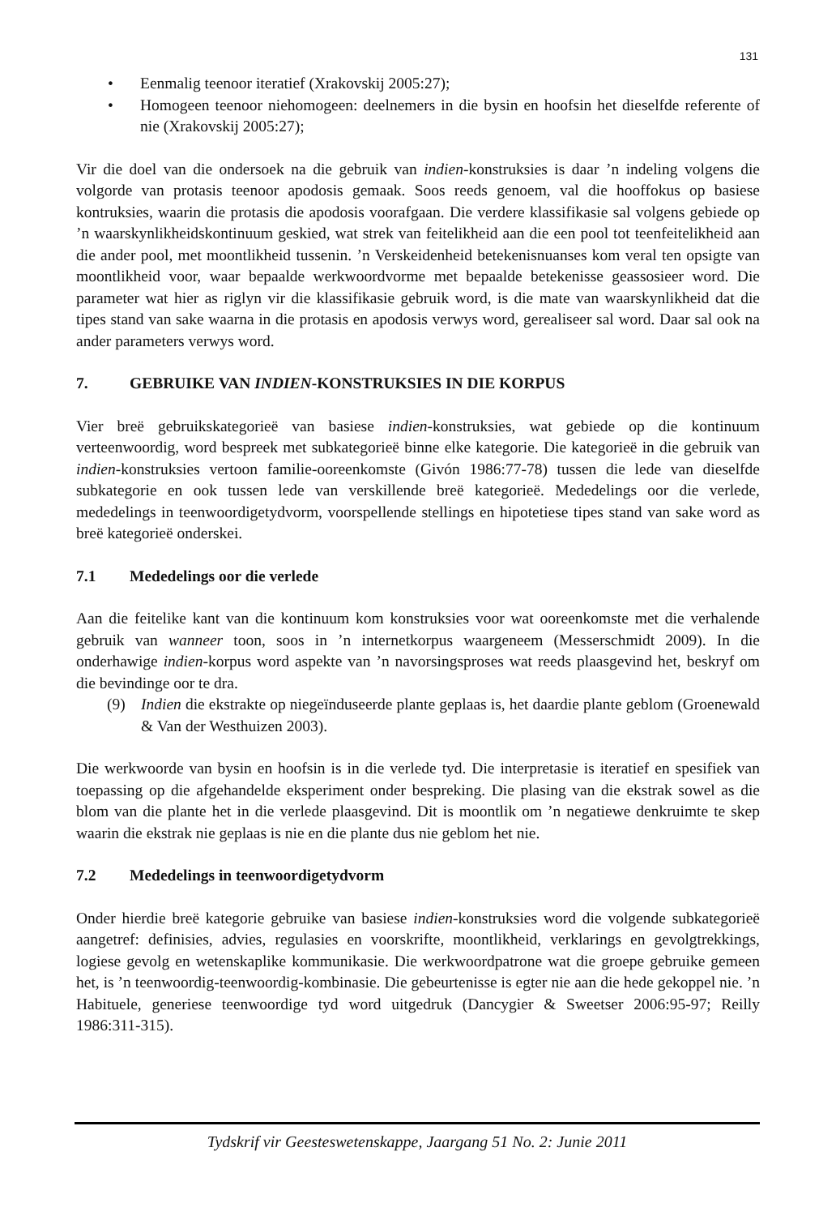131
• Eenmalig teenoor iteratief (Xrakovskij 2005:27);
• Homogeen teenoor niehomogeen: deelnemers in die bysin en hoofsin het dieselfde referente of nie (Xrakovskij 2005:27);
Vir die doel van die ondersoek na die gebruik van indien-konstruksies is daar ’n indeling volgens die volgorde van protasis teenoor apodosis gemaak. Soos reeds genoem, val die hooffokus op basiese kontruksies, waarin die protasis die apodosis voorafgaan. Die verdere klassifikasie sal volgens gebiede op ’n waarskynlikheidskontinuum geskied, wat strek van feitelikheid aan die een pool tot teenfeitelikheid aan die ander pool, met moontlikheid tussenin. ’n Verskeidenheid betekenisnuanses kom veral ten opsigte van moontlikheid voor, waar bepaalde werkwoordvorme met bepaalde betekenisse geassosieer word. Die parameter wat hier as riglyn vir die klassifikasie gebruik word, is die mate van waarskynlikheid dat die tipes stand van sake waarna in die protasis en apodosis verwys word, gerealiseer sal word. Daar sal ook na ander parameters verwys word.
7. GEBRUIKE VAN INDIEN-KONSTRUKSIES IN DIE KORPUS
Vier breë gebruikskategorieë van basiese indien-konstruksies, wat gebiede op die kontinuum verteenwoordig, word bespreek met subkategorieë binne elke kategorie. Die kategorieë in die gebruik van indien-konstruksies vertoon familie-ooreenkomste (Givón 1986:77-78) tussen die lede van dieselfde subkategorie en ook tussen lede van verskillende breë kategorieë. Mededelings oor die verlede, mededelings in teenwoordigetydvorm, voorspellende stellings en hipotetiese tipes stand van sake word as breë kategorieë onderskei.
7.1 Mededelings oor die verlede
Aan die feitelike kant van die kontinuum kom konstruksies voor wat ooreenkomste met die verhalende gebruik van wanneer toon, soos in ’n internetkorpus waargeneem (Messerschmidt 2009). In die onderhawige indien-korpus word aspekte van ’n navorsingsproses wat reeds plaasgevind het, beskryf om die bevindinge oor te dra.
(9) Indien die ekstrakte op niegeïnduseerde plante geplaas is, het daardie plante geblom (Groenewald & Van der Westhuizen 2003).
Die werkwoorde van bysin en hoofsin is in die verlede tyd. Die interpretasie is iteratief en spesifiek van toepassing op die afgehandelde eksperiment onder bespreking. Die plasing van die ekstrak sowel as die blom van die plante het in die verlede plaasgevind. Dit is moontlik om ’n negatiewe denkruimte te skep waarin die ekstrak nie geplaas is nie en die plante dus nie geblom het nie.
7.2 Mededelings in teenwoordigetydvorm
Onder hierdie breë kategorie gebruike van basiese indien-konstruksies word die volgende subkategorieë aangetref: definisies, advies, regulasies en voorskrifte, moontlikheid, verklarings en gevolgtrekkings, logiese gevolg en wetenskaplike kommunikasie. Die werkwoordpatrone wat die groepe gebruike gemeen het, is ’n teenwoordig-teenwoordig-kombinasie. Die gebeurtenisse is egter nie aan die hede gekoppel nie. ’n Habituele, generiese teenwoordige tyd word uitgedruk (Dancygier & Sweetser 2006:95-97; Reilly 1986:311-315).
Tydskrif vir Geesteswetenskappe, Jaargang 51 No. 2: Junie 2011